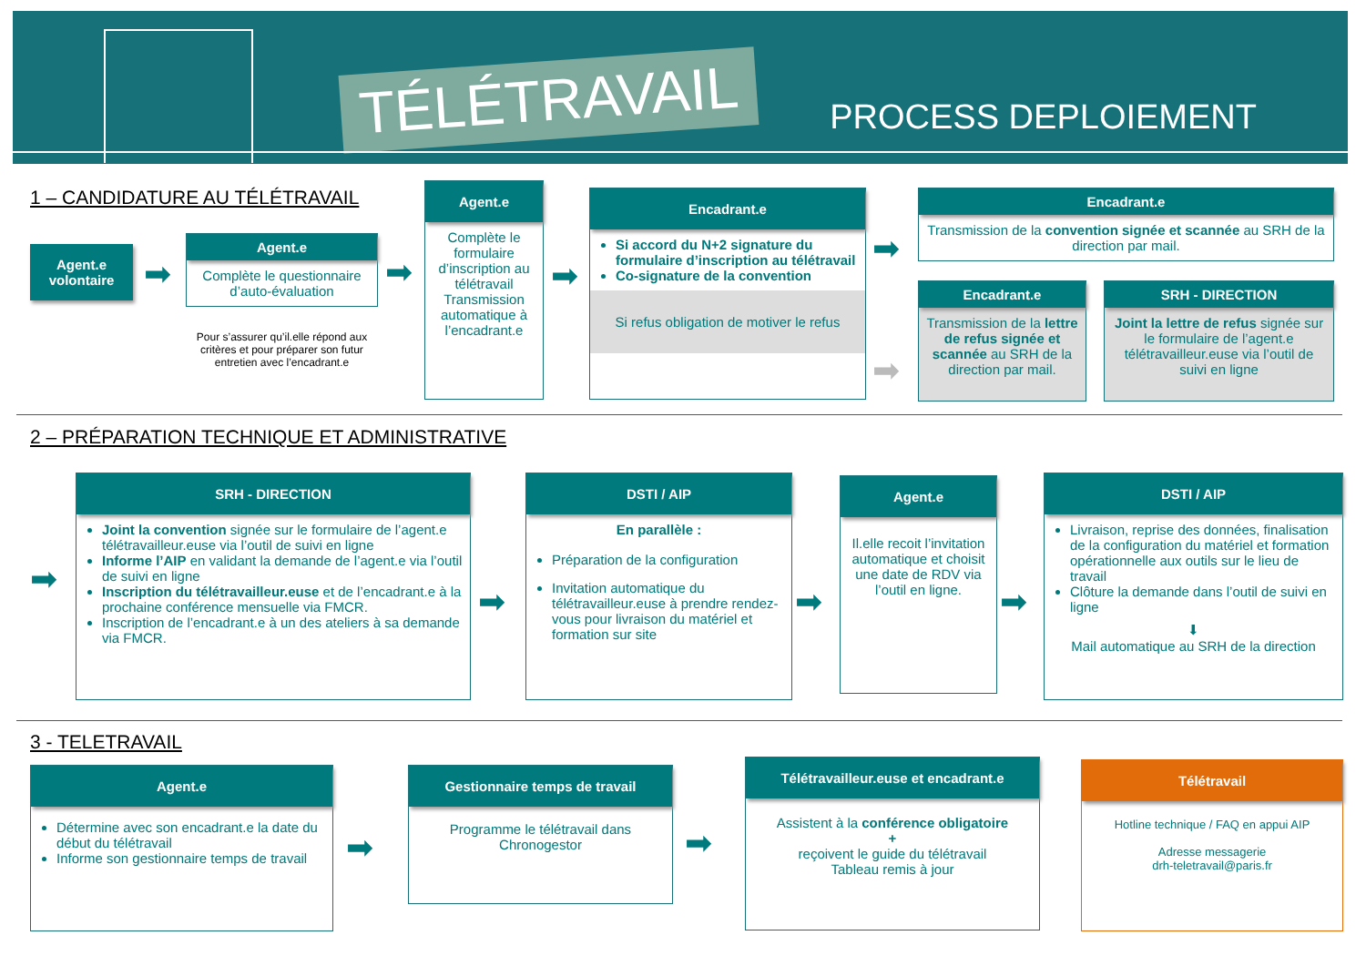TÉLÉTRAVAIL PROCESS DEPLOIEMENT
1 – CANDIDATURE AU TÉLÉTRAVAIL
Agent.e volontaire
➡
Agent.e
Complète le questionnaire d’auto-évaluation
Pour s’assurer qu’il.elle répond aux critères et pour préparer son futur entretien avec l’encadrant.e
➡
Agent.e
Complète le formulaire d’inscription au télétravail Transmission automatique à l’encadrant.e
➡
Encadrant.e
Si accord du N+2 signature du formulaire d’inscription au télétravail
Co-signature de la convention
Si refus obligation de motiver le refus
➡
➡
Encadrant.e
Transmission de la convention signée et scannée au SRH de la direction par mail.
Encadrant.e
Transmission de la lettre de refus signée et scannée au SRH de la direction par mail.
SRH - DIRECTION
Joint la lettre de refus signée sur le formulaire de l’agent.e télétravailleur.euse via l’outil de suivi en ligne
2 – PRÉPARATION TECHNIQUE ET ADMINISTRATIVE
➡
SRH - DIRECTION
Joint la convention signée sur le formulaire de l’agent.e télétravailleur.euse via l’outil de suivi en ligne
Informe l’AIP en validant la demande de l’agent.e via l’outil de suivi en ligne
Inscription du télétravailleur.euse et de l’encadrant.e à la prochaine conférence mensuelle via FMCR.
Inscription de l’encadrant.e à un des ateliers à sa demande via FMCR.
➡
DSTI / AIP
En parallèle :
Préparation de la configuration
Invitation automatique du télétravailleur.euse à prendre rendez-vous pour livraison du matériel et formation sur site
➡
Agent.e
Il.elle recoit l’invitation automatique et choisit une date de RDV via l’outil en ligne.
➡
DSTI / AIP
Livraison, reprise des données, finalisation de la configuration du matériel et formation opérationnelle aux outils sur le lieu de travail
Clôture la demande dans l’outil de suivi en ligne
⬇
Mail automatique au SRH de la direction
3 - TELETRAVAIL
Agent.e
Détermine avec son encadrant.e la date du début du télétravail
Informe son gestionnaire temps de travail
➡
Gestionnaire temps de travail
Programme le télétravail dans Chronogestor
➡
Télétravailleur.euse et encadrant.e
Assistent à la conférence obligatoire
+
reçoivent le guide du télétravail
Tableau remis à jour
Télétravail
Hotline technique / FAQ en appui AIP
Adresse messagerie
drh-teletravail@paris.fr